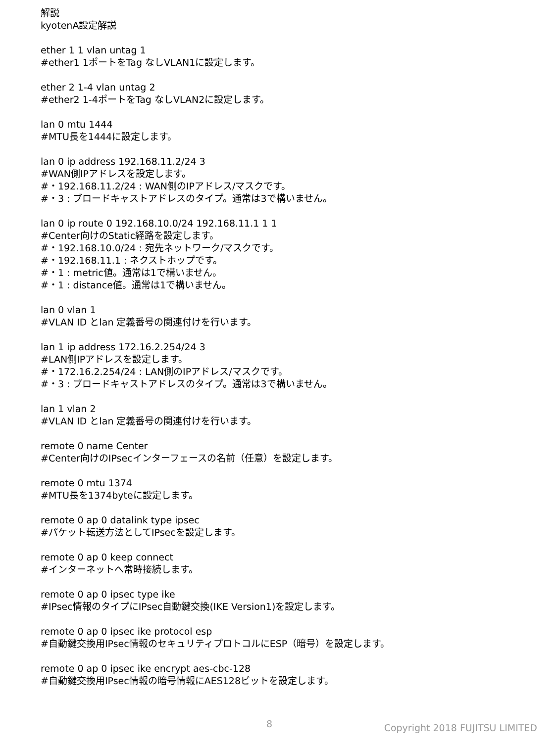解説
kyotenA設定解説
ether 1 1 vlan untag 1
#ether1 1ポートをTag なしVLAN1に設定します。
ether 2 1-4 vlan untag 2
#ether2 1-4ポートをTag なしVLAN2に設定します。
lan 0 mtu 1444
#MTU長を1444に設定します。
lan 0 ip address 192.168.11.2/24 3
#WAN側IPアドレスを設定します。
#・192.168.11.2/24 : WAN側のIPアドレス/マスクです。
#・3 : ブロードキャストアドレスのタイプ。通常は3で構いません。
lan 0 ip route 0 192.168.10.0/24 192.168.11.1 1 1
#Center向けのStatic経路を設定します。
#・192.168.10.0/24 : 宛先ネットワーク/マスクです。
#・192.168.11.1 : ネクストホップです。
#・1 : metric値。通常は1で構いません。
#・1 : distance値。通常は1で構いません。
lan 0 vlan 1
#VLAN ID とlan 定義番号の関連付けを行います。
lan 1 ip address 172.16.2.254/24 3
#LAN側IPアドレスを設定します。
#・172.16.2.254/24 : LAN側のIPアドレス/マスクです。
#・3 : ブロードキャストアドレスのタイプ。通常は3で構いません。
lan 1 vlan 2
#VLAN ID とlan 定義番号の関連付けを行います。
remote 0 name Center
#Center向けのIPsecインターフェースの名前（任意）を設定します。
remote 0 mtu 1374
#MTU長を1374byteに設定します。
remote 0 ap 0 datalink type ipsec
#パケット転送方法としてIPsecを設定します。
remote 0 ap 0 keep connect
#インターネットへ常時接続します。
remote 0 ap 0 ipsec type ike
#IPsec情報のタイプにIPsec自動鍵交換(IKE Version1)を設定します。
remote 0 ap 0 ipsec ike protocol esp
#自動鍵交換用IPsec情報のセキュリティプロトコルにESP（暗号）を設定します。
remote 0 ap 0 ipsec ike encrypt aes-cbc-128
#自動鍵交換用IPsec情報の暗号情報にAES128ビットを設定します。
8 Copyright 2018 FUJITSU LIMITED